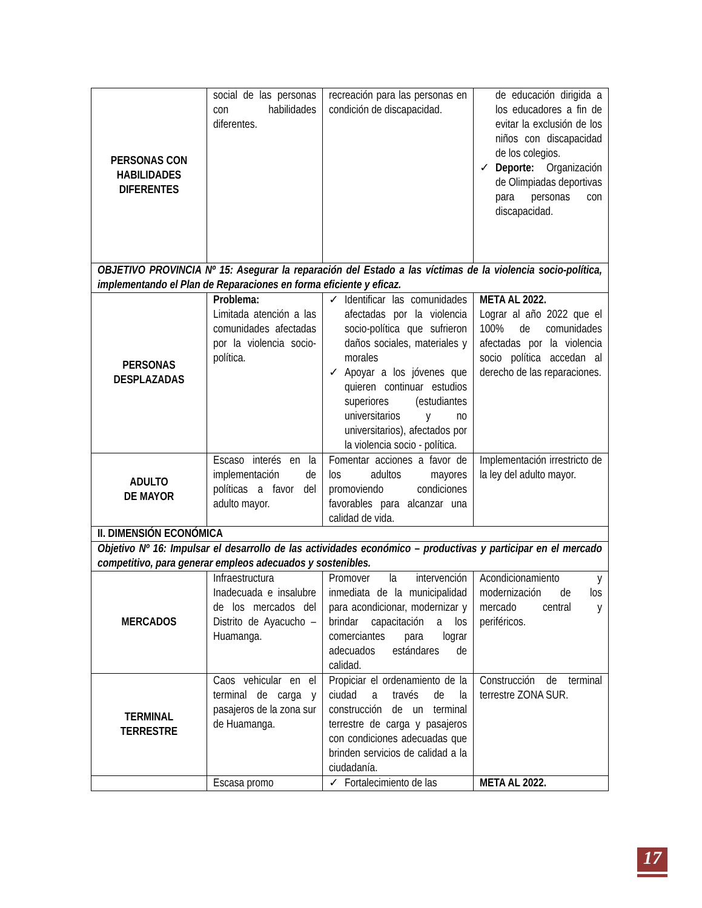| PERSONAS CON HABILIDADES DIFERENTES | social de las personas con habilidades diferentes. | recreación para las personas en condición de discapacidad. | de educación dirigida a los educadores a fin de evitar la exclusión de los niños con discapacidad de los colegios. ✓ Deporte: Organización de Olimpiadas deportivas para personas con discapacidad. |
| OBJETIVO PROVINCIA Nº 15: Asegurar la reparación del Estado a las víctimas de la violencia socio-política, implementando el Plan de Reparaciones en forma eficiente y eficaz. | | | |
| PERSONAS DESPLAZADAS | Problema: Limitada atención a las comunidades afectadas por la violencia socio-política. | ✓ Identificar las comunidades afectadas por la violencia socio-política que sufrieron daños sociales, materiales y morales ✓ Apoyar a los jóvenes que quieren continuar estudios superiores (estudiantes universitarios y no universitarios), afectados por la violencia socio - política. | META AL 2022. Lograr al año 2022 que el 100% de comunidades afectadas por la violencia socio política accedan al derecho de las reparaciones. |
| ADULTO DE MAYOR | Escaso interés en la implementación de políticas a favor del adulto mayor. | Fomentar acciones a favor de los adultos mayores promoviendo condiciones favorables para alcanzar una calidad de vida. | Implementación irrestricto de la ley del adulto mayor. |
| II. DIMENSIÓN ECONÓMICA | | | |
| Objetivo Nº 16: Impulsar el desarrollo de las actividades económico – productivas y participar en el mercado competitivo, para generar empleos adecuados y sostenibles. | | | |
| MERCADOS | Infraestructura Inadecuada e insalubre de los mercados del Distrito de Ayacucho – Huamanga. | Promover la intervención inmediata de la municipalidad para acondicionar, modernizar y brindar capacitación a los comerciantes para lograr adecuados estándares de calidad. | Acondicionamiento y modernización de los mercado central y periféricos. |
| TERMINAL TERRESTRE | Caos vehicular en el terminal de carga y pasajeros de la zona sur de Huamanga. | Propiciar el ordenamiento de la ciudad a través de la construcción de un terminal terrestre de carga y pasajeros con condiciones adecuadas que brinden servicios de calidad a la ciudadanía. | Construcción de terminal terrestre ZONA SUR. |
| | Escasa promo | ✓ Fortalecimiento de las | META AL 2022. |
17